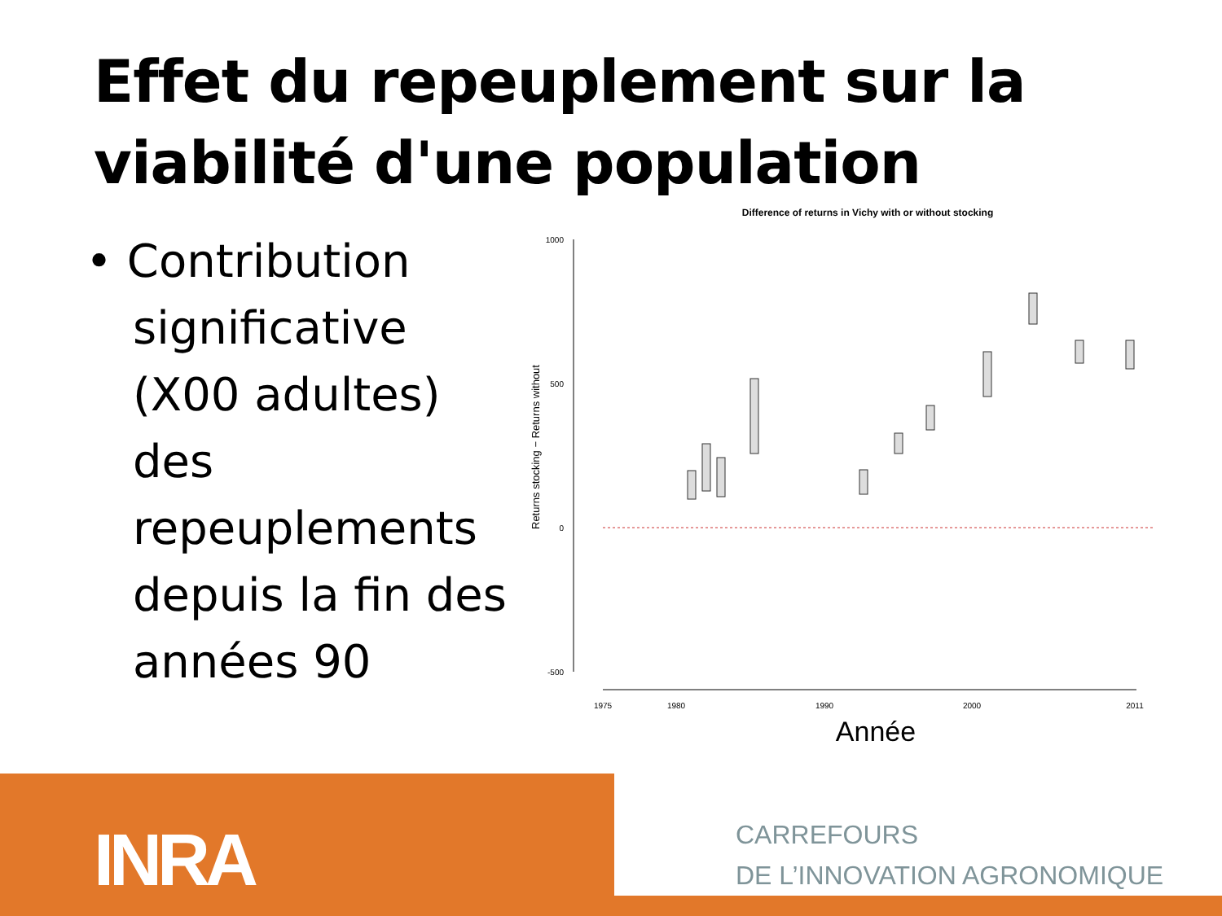Effet du repeuplement sur la viabilité d'une population
• Contribution significative (X00 adultes) des repeuplements depuis la fin des années 90
Difference of returns in Vichy with or without stocking
1000
500
0
-500
Returns stocking − Returns without
1975
1980
1990
2000
2011
Année
INRA
CARREFOURS
DE L’INNOVATION AGRONOMIQUE